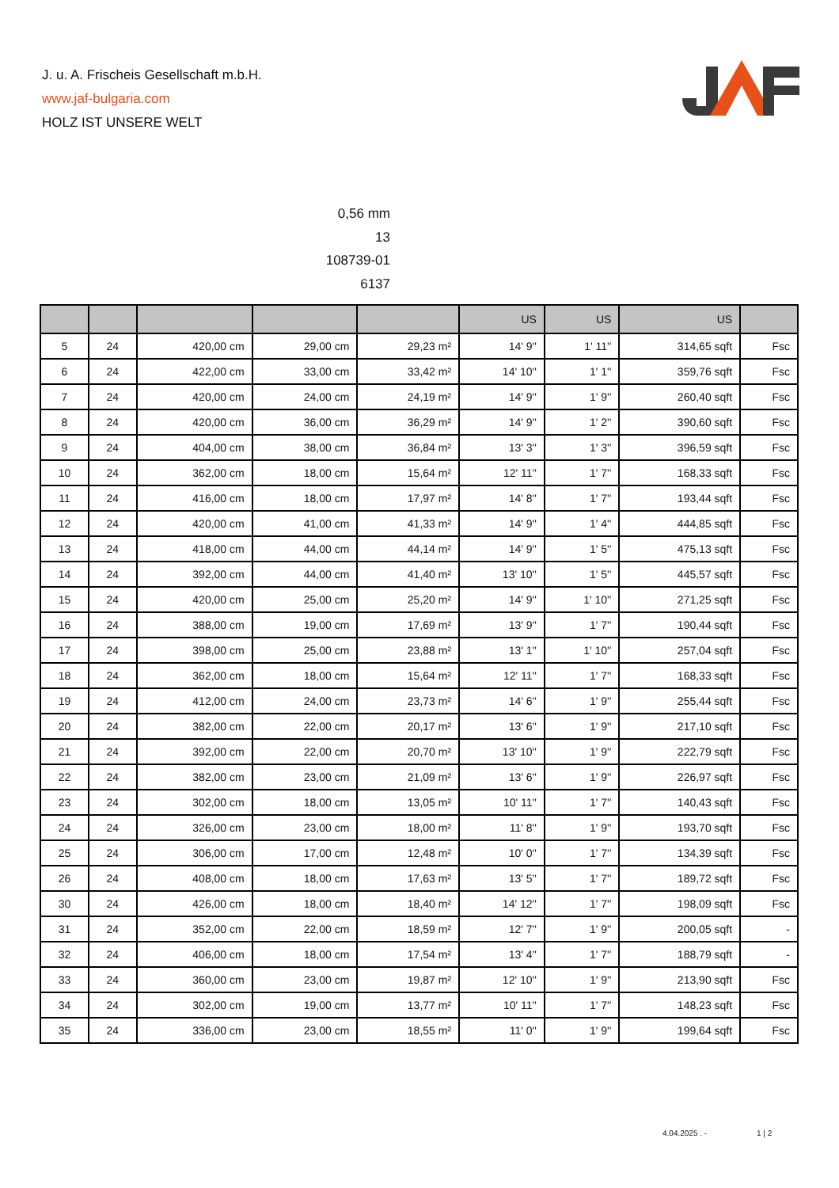J. u. A. Frischeis Gesellschaft m.b.H.
www.jaf-bulgaria.com
HOLZ IST UNSERE WELT
0,56 mm
13
108739-01
6137
| | | | | | US | US | US | |
| --- | --- | --- | --- | --- | --- | --- | --- | --- |
| 5 | 24 | 420,00 cm | 29,00 cm | 29,23 m² | 14' 9'' | 1' 11'' | 314,65 sqft | Fsc |
| 6 | 24 | 422,00 cm | 33,00 cm | 33,42 m² | 14' 10'' | 1' 1'' | 359,76 sqft | Fsc |
| 7 | 24 | 420,00 cm | 24,00 cm | 24,19 m² | 14' 9'' | 1' 9'' | 260,40 sqft | Fsc |
| 8 | 24 | 420,00 cm | 36,00 cm | 36,29 m² | 14' 9'' | 1' 2'' | 390,60 sqft | Fsc |
| 9 | 24 | 404,00 cm | 38,00 cm | 36,84 m² | 13' 3'' | 1' 3'' | 396,59 sqft | Fsc |
| 10 | 24 | 362,00 cm | 18,00 cm | 15,64 m² | 12' 11'' | 1' 7'' | 168,33 sqft | Fsc |
| 11 | 24 | 416,00 cm | 18,00 cm | 17,97 m² | 14' 8'' | 1' 7'' | 193,44 sqft | Fsc |
| 12 | 24 | 420,00 cm | 41,00 cm | 41,33 m² | 14' 9'' | 1' 4'' | 444,85 sqft | Fsc |
| 13 | 24 | 418,00 cm | 44,00 cm | 44,14 m² | 14' 9'' | 1' 5'' | 475,13 sqft | Fsc |
| 14 | 24 | 392,00 cm | 44,00 cm | 41,40 m² | 13' 10'' | 1' 5'' | 445,57 sqft | Fsc |
| 15 | 24 | 420,00 cm | 25,00 cm | 25,20 m² | 14' 9'' | 1' 10'' | 271,25 sqft | Fsc |
| 16 | 24 | 388,00 cm | 19,00 cm | 17,69 m² | 13' 9'' | 1' 7'' | 190,44 sqft | Fsc |
| 17 | 24 | 398,00 cm | 25,00 cm | 23,88 m² | 13' 1'' | 1' 10'' | 257,04 sqft | Fsc |
| 18 | 24 | 362,00 cm | 18,00 cm | 15,64 m² | 12' 11'' | 1' 7'' | 168,33 sqft | Fsc |
| 19 | 24 | 412,00 cm | 24,00 cm | 23,73 m² | 14' 6'' | 1' 9'' | 255,44 sqft | Fsc |
| 20 | 24 | 382,00 cm | 22,00 cm | 20,17 m² | 13' 6'' | 1' 9'' | 217,10 sqft | Fsc |
| 21 | 24 | 392,00 cm | 22,00 cm | 20,70 m² | 13' 10'' | 1' 9'' | 222,79 sqft | Fsc |
| 22 | 24 | 382,00 cm | 23,00 cm | 21,09 m² | 13' 6'' | 1' 9'' | 226,97 sqft | Fsc |
| 23 | 24 | 302,00 cm | 18,00 cm | 13,05 m² | 10' 11'' | 1' 7'' | 140,43 sqft | Fsc |
| 24 | 24 | 326,00 cm | 23,00 cm | 18,00 m² | 11' 8'' | 1' 9'' | 193,70 sqft | Fsc |
| 25 | 24 | 306,00 cm | 17,00 cm | 12,48 m² | 10' 0'' | 1' 7'' | 134,39 sqft | Fsc |
| 26 | 24 | 408,00 cm | 18,00 cm | 17,63 m² | 13' 5'' | 1' 7'' | 189,72 sqft | Fsc |
| 30 | 24 | 426,00 cm | 18,00 cm | 18,40 m² | 14' 12'' | 1' 7'' | 198,09 sqft | Fsc |
| 31 | 24 | 352,00 cm | 22,00 cm | 18,59 m² | 12' 7'' | 1' 9'' | 200,05 sqft | - |
| 32 | 24 | 406,00 cm | 18,00 cm | 17,54 m² | 13' 4'' | 1' 7'' | 188,79 sqft | - |
| 33 | 24 | 360,00 cm | 23,00 cm | 19,87 m² | 12' 10'' | 1' 9'' | 213,90 sqft | Fsc |
| 34 | 24 | 302,00 cm | 19,00 cm | 13,77 m² | 10' 11'' | 1' 7'' | 148,23 sqft | Fsc |
| 35 | 24 | 336,00 cm | 23,00 cm | 18,55 m² | 11' 0'' | 1' 9'' | 199,64 sqft | Fsc |
4.04.2025 . - 1 | 2